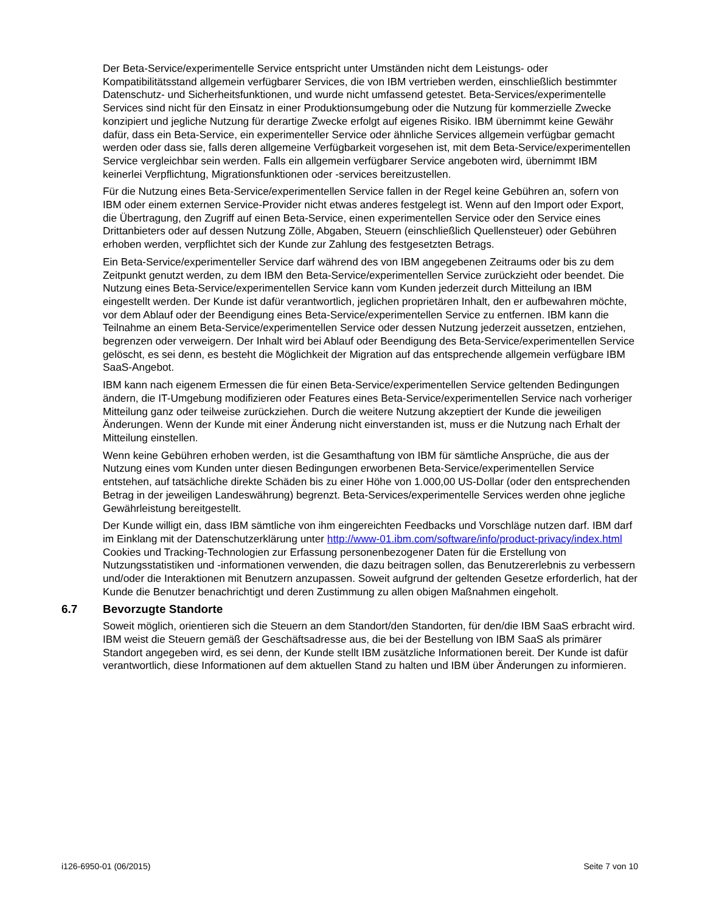Der Beta-Service/experimentelle Service entspricht unter Umständen nicht dem Leistungs- oder Kompatibilitätsstand allgemein verfügbarer Services, die von IBM vertrieben werden, einschließlich bestimmter Datenschutz- und Sicherheitsfunktionen, und wurde nicht umfassend getestet. Beta-Services/experimentelle Services sind nicht für den Einsatz in einer Produktionsumgebung oder die Nutzung für kommerzielle Zwecke konzipiert und jegliche Nutzung für derartige Zwecke erfolgt auf eigenes Risiko. IBM übernimmt keine Gewähr dafür, dass ein Beta-Service, ein experimenteller Service oder ähnliche Services allgemein verfügbar gemacht werden oder dass sie, falls deren allgemeine Verfügbarkeit vorgesehen ist, mit dem Beta-Service/experimentellen Service vergleichbar sein werden. Falls ein allgemein verfügbarer Service angeboten wird, übernimmt IBM keinerlei Verpflichtung, Migrationsfunktionen oder -services bereitzustellen.
Für die Nutzung eines Beta-Service/experimentellen Service fallen in der Regel keine Gebühren an, sofern von IBM oder einem externen Service-Provider nicht etwas anderes festgelegt ist. Wenn auf den Import oder Export, die Übertragung, den Zugriff auf einen Beta-Service, einen experimentellen Service oder den Service eines Drittanbieters oder auf dessen Nutzung Zölle, Abgaben, Steuern (einschließlich Quellensteuer) oder Gebühren erhoben werden, verpflichtet sich der Kunde zur Zahlung des festgesetzten Betrags.
Ein Beta-Service/experimenteller Service darf während des von IBM angegebenen Zeitraums oder bis zu dem Zeitpunkt genutzt werden, zu dem IBM den Beta-Service/experimentellen Service zurückzieht oder beendet. Die Nutzung eines Beta-Service/experimentellen Service kann vom Kunden jederzeit durch Mitteilung an IBM eingestellt werden. Der Kunde ist dafür verantwortlich, jeglichen proprietären Inhalt, den er aufbewahren möchte, vor dem Ablauf oder der Beendigung eines Beta-Service/experimentellen Service zu entfernen. IBM kann die Teilnahme an einem Beta-Service/experimentellen Service oder dessen Nutzung jederzeit aussetzen, entziehen, begrenzen oder verweigern. Der Inhalt wird bei Ablauf oder Beendigung des Beta-Service/experimentellen Service gelöscht, es sei denn, es besteht die Möglichkeit der Migration auf das entsprechende allgemein verfügbare IBM SaaS-Angebot.
IBM kann nach eigenem Ermessen die für einen Beta-Service/experimentellen Service geltenden Bedingungen ändern, die IT-Umgebung modifizieren oder Features eines Beta-Service/experimentellen Service nach vorheriger Mitteilung ganz oder teilweise zurückziehen. Durch die weitere Nutzung akzeptiert der Kunde die jeweiligen Änderungen. Wenn der Kunde mit einer Änderung nicht einverstanden ist, muss er die Nutzung nach Erhalt der Mitteilung einstellen.
Wenn keine Gebühren erhoben werden, ist die Gesamthaftung von IBM für sämtliche Ansprüche, die aus der Nutzung eines vom Kunden unter diesen Bedingungen erworbenen Beta-Service/experimentellen Service entstehen, auf tatsächliche direkte Schäden bis zu einer Höhe von 1.000,00 US-Dollar (oder den entsprechenden Betrag in der jeweiligen Landeswährung) begrenzt. Beta-Services/experimentelle Services werden ohne jegliche Gewährleistung bereitgestellt.
Der Kunde willigt ein, dass IBM sämtliche von ihm eingereichten Feedbacks und Vorschläge nutzen darf. IBM darf im Einklang mit der Datenschutzerklärung unter http://www-01.ibm.com/software/info/product-privacy/index.html Cookies und Tracking-Technologien zur Erfassung personenbezogener Daten für die Erstellung von Nutzungsstatistiken und -informationen verwenden, die dazu beitragen sollen, das Benutzererlebnis zu verbessern und/oder die Interaktionen mit Benutzern anzupassen. Soweit aufgrund der geltenden Gesetze erforderlich, hat der Kunde die Benutzer benachrichtigt und deren Zustimmung zu allen obigen Maßnahmen eingeholt.
6.7 Bevorzugte Standorte
Soweit möglich, orientieren sich die Steuern an dem Standort/den Standorten, für den/die IBM SaaS erbracht wird. IBM weist die Steuern gemäß der Geschäftsadresse aus, die bei der Bestellung von IBM SaaS als primärer Standort angegeben wird, es sei denn, der Kunde stellt IBM zusätzliche Informationen bereit. Der Kunde ist dafür verantwortlich, diese Informationen auf dem aktuellen Stand zu halten und IBM über Änderungen zu informieren.
i126-6950-01 (06/2015) Seite 7 von 10